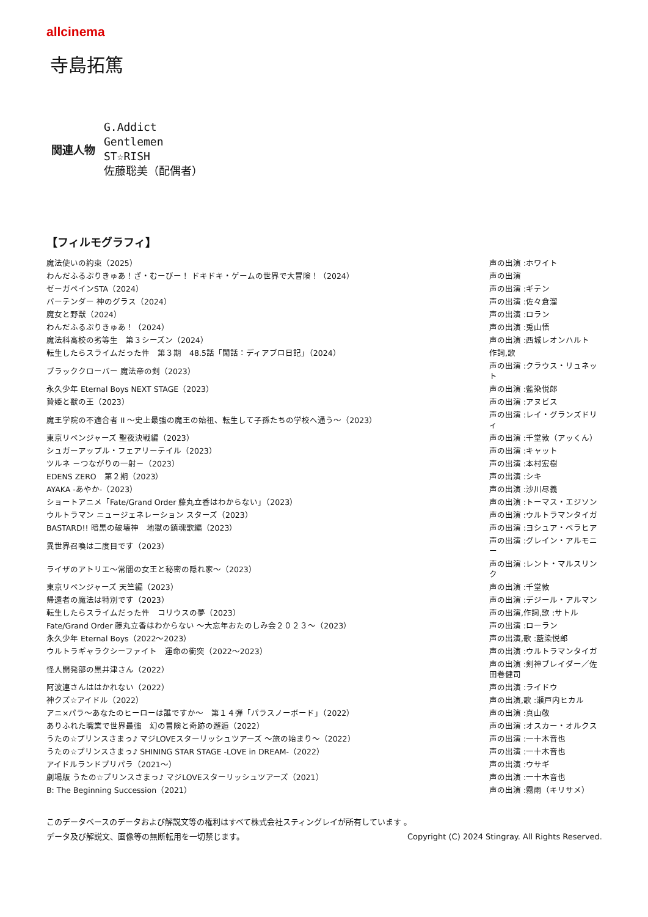allcinema
寺島拓篤
関連人物
G.Addict
Gentlemen
ST☆RISH
佐藤聡美（配偶者）
【フィルモグラフィ】
| 魔法使いの約束（2025） | 声の出演 :ホワイト |
| わんだふるぷりきゅあ！ざ・むーびー！ ドキドキ・ゲームの世界で大冒険！（2024） | 声の出演 |
| ゼーガペインSTA（2024） | 声の出演 :ギテン |
| バーテンダー 神のグラス（2024） | 声の出演 :佐々倉溜 |
| 魔女と野獣（2024） | 声の出演 :ロラン |
| わんだふるぷりきゅあ！（2024） | 声の出演 :兎山悟 |
| 魔法科高校の劣等生 第３シーズン（2024） | 声の出演 :西城レオンハルト |
| 転生したらスライムだった件 第３期 48.5話「閑話：ディアブロ日記」（2024） | 作詞,歌 |
| ブラッククローバー 魔法帝の剣（2023） | 声の出演 :クラウス・リュネット |
| 永久少年 Eternal Boys NEXT STAGE（2023） | 声の出演 :藍染悦郎 |
| 贄姫と獣の王（2023） | 声の出演 :アヌビス |
| 魔王学院の不適合者 II ～史上最強の魔王の始祖、転生して子孫たちの学校へ通う～（2023） | 声の出演 :レイ・グランズドリィ |
| 東京リベンジャーズ 聖夜決戦編（2023） | 声の出演 :千堂敦（アッくん） |
| シュガーアップル・フェアリーテイル（2023） | 声の出演 :キャット |
| ツルネ －つながりの一射－（2023） | 声の出演 :本村宏樹 |
| EDENS ZERO 第２期（2023） | 声の出演 :シキ |
| AYAKA -あやか-（2023） | 声の出演 :沙川尽義 |
| ショートアニメ「Fate/Grand Order 藤丸立香はわからない」（2023） | 声の出演 :トーマス・エジソン |
| ウルトラマン ニュージェネレーション スターズ（2023） | 声の出演 :ウルトラマンタイガ |
| BASTARD!! 暗黒の破壊神 地獄の鎮魂歌編（2023） | 声の出演 :ヨシュア・ベラヒア |
| 異世界召喚は二度目です（2023） | 声の出演 :グレイン・アルモニー |
| ライザのアトリエ～常闇の女王と秘密の隠れ家～（2023） | 声の出演 :レント・マルスリンク |
| 東京リベンジャーズ 天竺編（2023） | 声の出演 :千堂敦 |
| 帰還者の魔法は特別です（2023） | 声の出演 :デジール・アルマン |
| 転生したらスライムだった件 コリウスの夢（2023） | 声の出演,作詞,歌 :サトル |
| Fate/Grand Order 藤丸立香はわからない ～大忘年おたのしみ会２０２３～（2023） | 声の出演 :ローラン |
| 永久少年 Eternal Boys（2022～2023） | 声の出演,歌 :藍染悦郎 |
| ウルトラギャラクシーファイト 運命の衝突（2022～2023） | 声の出演 :ウルトラマンタイガ |
| 怪人開発部の黒井津さん（2022） | 声の出演 :剣神ブレイダー／佐田巻健司 |
| 阿波連さんははかれない（2022） | 声の出演 :ライドウ |
| 神クズ☆アイドル（2022） | 声の出演,歌 :瀬戸内ヒカル |
| アニ×パラ～あなたのヒーローは誰ですか～ 第１４弾「パラスノーボード」（2022） | 声の出演 :真山敬 |
| ありふれた職業で世界最強 幻の冒険と奇跡の邂逅（2022） | 声の出演 :オスカー・オルクス |
| うたの☆プリンスさまっ♪ マジLOVEスターリッシュツアーズ ～旅の始まり～（2022） | 声の出演 :一十木音也 |
| うたの☆プリンスさまっ♪ SHINING STAR STAGE -LOVE in DREAM-（2022） | 声の出演 :一十木音也 |
| アイドルランドプリパラ（2021～） | 声の出演 :ウサギ |
| 劇場版 うたの☆プリンスさまっ♪ マジLOVEスターリッシュツアーズ（2021） | 声の出演 :一十木音也 |
| B: The Beginning Succession（2021） | 声の出演 :霧雨（キリサメ） |
このデータベースのデータおよび解説文等の権利はすべて株式会社スティングレイが所有しています 。
データ及び解説文、画像等の無断転用を一切禁じます。 Copyright (C) 2024 Stingray. All Rights Reserved.